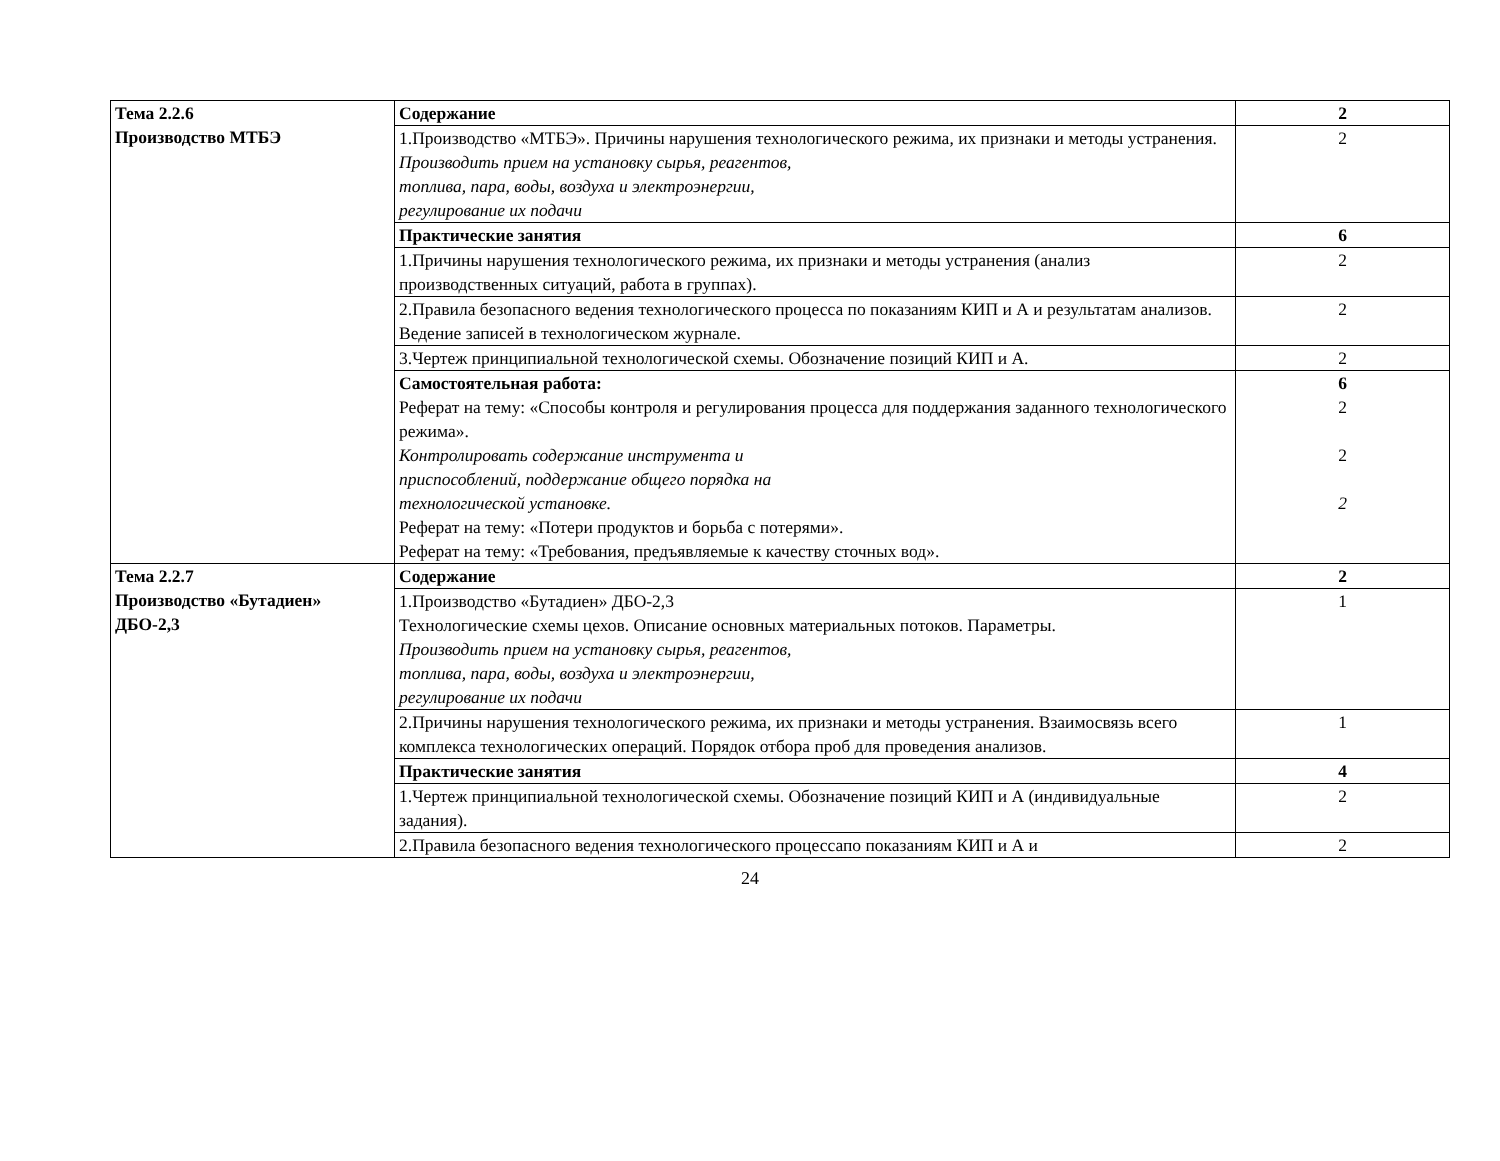| Тема 2.2.6 Производство МТБЭ | Содержание | 2 |
| | 1.Производство «МТБЭ». Причины нарушения технологического режима, их признаки и методы устранения. Производить прием на установку сырья, реагентов, топлива, пара, воды, воздуха и электроэнергии, регулирование их подачи | 2 |
| | Практические занятия | 6 |
| | 1.Причины нарушения технологического режима, их признаки и методы устранения (анализ производственных ситуаций, работа в группах). | 2 |
| | 2.Правила безопасного ведения технологического процесса по показаниям КИП и А и результатам анализов. Ведение записей в технологическом журнале. | 2 |
| | 3.Чертеж принципиальной технологической схемы. Обозначение позиций КИП и А. | 2 |
| | Самостоятельная работа: Реферат на тему: «Способы контроля и регулирования процесса для поддержания заданного технологического режима». Контролировать содержание инструмента и приспособлений, поддержание общего порядка на технологической установке. Реферат на тему: «Потери продуктов и борьба с потерями». Реферат на тему: «Требования, предъявляемые к качеству сточных вод». | 6 2 2 2 |
| Тема 2.2.7 Производство «Бутадиен» ДБО-2,3 | Содержание | 2 |
| | 1.Производство «Бутадиен» ДБО-2,3 Технологические схемы цехов. Описание основных материальных потоков. Параметры. Производить прием на установку сырья, реагентов, топлива, пара, воды, воздуха и электроэнергии, регулирование их подачи | 1 |
| | 2.Причины нарушения технологического режима, их признаки и методы устранения. Взаимосвязь всего комплекса технологических операций. Порядок отбора проб для проведения анализов. | 1 |
| | Практические занятия | 4 |
| | 1.Чертеж принципиальной технологической схемы. Обозначение позиций КИП и А (индивидуальные задания). | 2 |
| | 2.Правила безопасного ведения технологического процессапо показаниям КИП и А и | 2 |
24